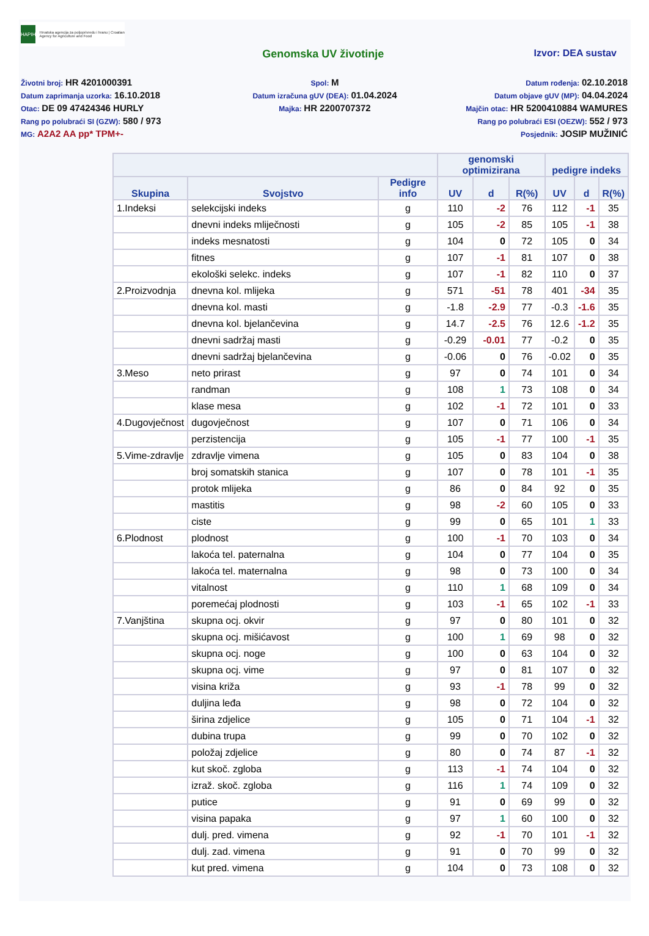HAPIH
Hrvatska agencija za poljoprivredu i hranu | Croatian Agency for Agriculture and Food
Genomska UV životinje Izvor: DEA sustav
Životni broj: HR 4201000391
Spol: M
Datum rođenja: 02.10.2018
Datum zaprimanja uzorka: 16.10.2018
Datum izračuna gUV (DEA): 01.04.2024
Datum objave gUV (MP): 04.04.2024
Otac: DE 09 47424346 HURLY
Majka: HR 2200707372
Majčin otac: HR 5200410884 WAMURES
Rang po polubraći SI (GZW): 580 / 973
Rang po polubraći ESI (OEZW): 552 / 973
MG: A2A2 AA pp* TPM+-
Posjednik: JOSIP MUŽINIĆ
| | | | genomski optimizirana | | | pedigre indeks | | |
| --- | --- | --- | --- | --- | --- | --- | --- | --- |
| Skupina | Svojstvo | Pedigre info | UV | d | R(%) | UV | d | R(%) |
| 1.Indeksi | selekcijski indeks | g | 110 | -2 | 76 | 112 | -1 | 35 |
| | dnevni indeks mliječnosti | g | 105 | -2 | 85 | 105 | -1 | 38 |
| | indeks mesnatosti | g | 104 | 0 | 72 | 105 | 0 | 34 |
| | fitnes | g | 107 | -1 | 81 | 107 | 0 | 38 |
| | ekološki selekc. indeks | g | 107 | -1 | 82 | 110 | 0 | 37 |
| 2.Proizvodnja | dnevna kol. mlijeka | g | 571 | -51 | 78 | 401 | -34 | 35 |
| | dnevna kol. masti | g | -1.8 | -2.9 | 77 | -0.3 | -1.6 | 35 |
| | dnevna kol. bjelančevina | g | 14.7 | -2.5 | 76 | 12.6 | -1.2 | 35 |
| | dnevni sadržaj masti | g | -0.29 | -0.01 | 77 | -0.2 | 0 | 35 |
| | dnevni sadržaj bjelančevina | g | -0.06 | 0 | 76 | -0.02 | 0 | 35 |
| 3.Meso | neto prirast | g | 97 | 0 | 74 | 101 | 0 | 34 |
| | randman | g | 108 | 1 | 73 | 108 | 0 | 34 |
| | klase mesa | g | 102 | -1 | 72 | 101 | 0 | 33 |
| 4.Dugovječnost | dugovječnost | g | 107 | 0 | 71 | 106 | 0 | 34 |
| | perzistencija | g | 105 | -1 | 77 | 100 | -1 | 35 |
| 5.Vime-zdravlje | zdravlje vimena | g | 105 | 0 | 83 | 104 | 0 | 38 |
| | broj somatskih stanica | g | 107 | 0 | 78 | 101 | -1 | 35 |
| | protok mlijeka | g | 86 | 0 | 84 | 92 | 0 | 35 |
| | mastitis | g | 98 | -2 | 60 | 105 | 0 | 33 |
| | ciste | g | 99 | 0 | 65 | 101 | 1 | 33 |
| 6.Plodnost | plodnost | g | 100 | -1 | 70 | 103 | 0 | 34 |
| | lakoća tel. paternalna | g | 104 | 0 | 77 | 104 | 0 | 35 |
| | lakoća tel. maternalna | g | 98 | 0 | 73 | 100 | 0 | 34 |
| | vitalnost | g | 110 | 1 | 68 | 109 | 0 | 34 |
| | poremećaj plodnosti | g | 103 | -1 | 65 | 102 | -1 | 33 |
| 7.Vanjština | skupna ocj. okvir | g | 97 | 0 | 80 | 101 | 0 | 32 |
| | skupna ocj. mišićavost | g | 100 | 1 | 69 | 98 | 0 | 32 |
| | skupna ocj. noge | g | 100 | 0 | 63 | 104 | 0 | 32 |
| | skupna ocj. vime | g | 97 | 0 | 81 | 107 | 0 | 32 |
| | visina križa | g | 93 | -1 | 78 | 99 | 0 | 32 |
| | duljina leđa | g | 98 | 0 | 72 | 104 | 0 | 32 |
| | širina zdjelice | g | 105 | 0 | 71 | 104 | -1 | 32 |
| | dubina trupa | g | 99 | 0 | 70 | 102 | 0 | 32 |
| | položaj zdjelice | g | 80 | 0 | 74 | 87 | -1 | 32 |
| | kut skoč. zgloba | g | 113 | -1 | 74 | 104 | 0 | 32 |
| | izraž. skoč. zgloba | g | 116 | 1 | 74 | 109 | 0 | 32 |
| | putice | g | 91 | 0 | 69 | 99 | 0 | 32 |
| | visina papaka | g | 97 | 1 | 60 | 100 | 0 | 32 |
| | dulj. pred. vimena | g | 92 | -1 | 70 | 101 | -1 | 32 |
| | dulj. zad. vimena | g | 91 | 0 | 70 | 99 | 0 | 32 |
| | kut pred. vimena | g | 104 | 0 | 73 | 108 | 0 | 32 |